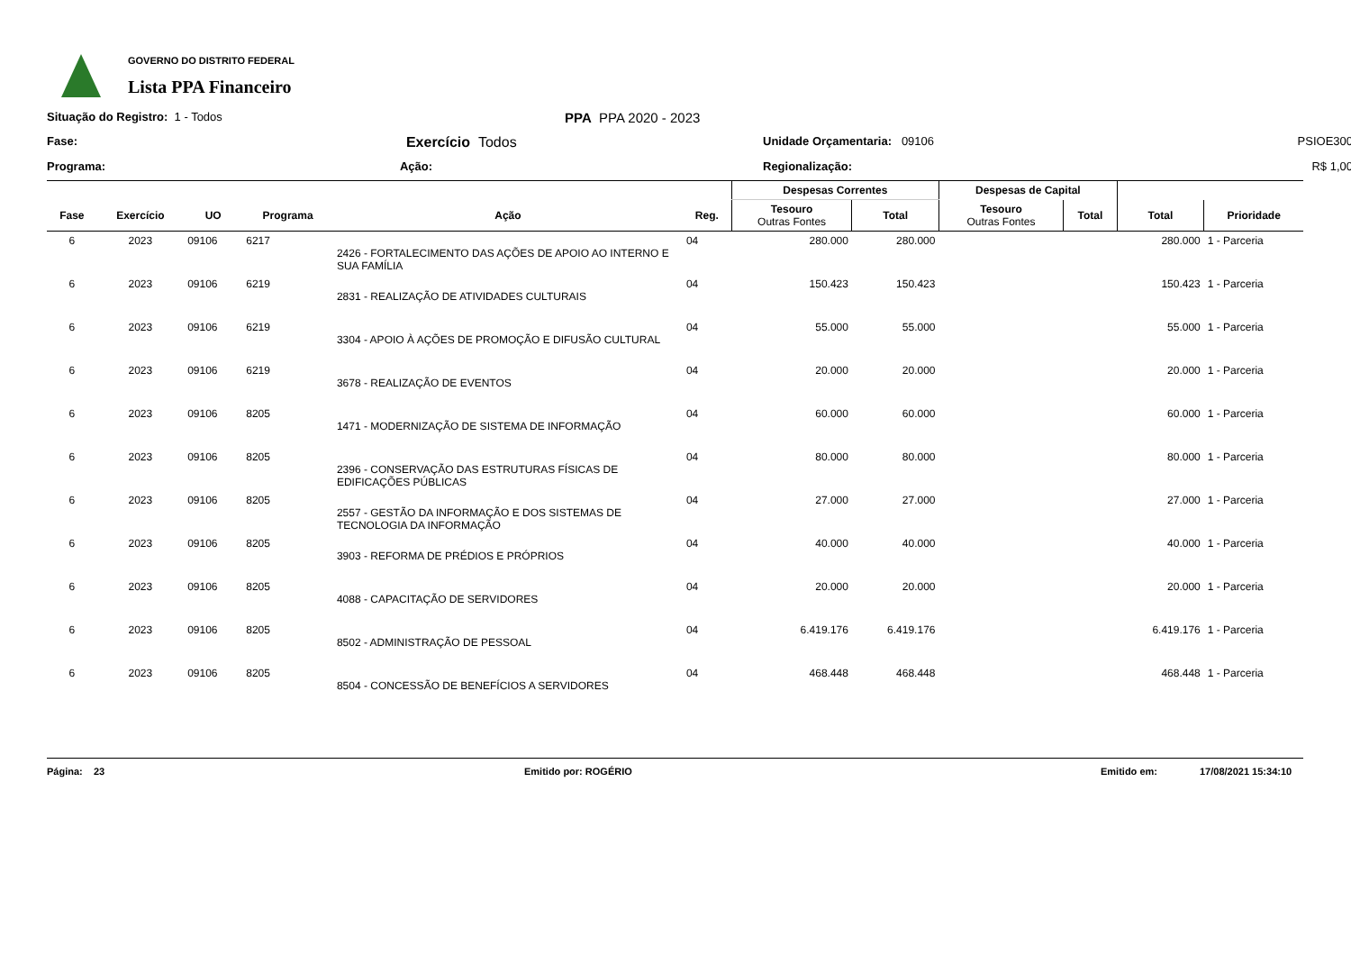GOVERNO DO DISTRITO FEDERAL
Lista PPA Financeiro
Situação do Registro: 1 - Todos
PPA PPA 2020 - 2023
Fase:
Exercício Todos
Unidade Orçamentaria: 09106
PSIOE300
Programa:
Ação:
Regionalização:
R$ 1,00
| | | | | | | Despesas Correntes | | Despesas de Capital | | | |
| --- | --- | --- | --- | --- | --- | --- | --- | --- | --- | --- | --- |
| Fase | Exercício | UO | Programa | Ação | Reg. | Tesouro Outras Fontes | Total | Tesouro Outras Fontes | Total | Total | Prioridade |
| 6 | 2023 | 09106 | 6217 | 2426 - FORTALECIMENTO DAS AÇÕES DE APOIO AO INTERNO E SUA FAMÍLIA | 04 | 280.000 | 280.000 | | | 280.000 | 1 - Parceria |
| 6 | 2023 | 09106 | 6219 | 2831 - REALIZAÇÃO DE ATIVIDADES CULTURAIS | 04 | 150.423 | 150.423 | | | 150.423 | 1 - Parceria |
| 6 | 2023 | 09106 | 6219 | 3304 - APOIO À AÇÕES DE PROMOÇÃO E DIFUSÃO CULTURAL | 04 | 55.000 | 55.000 | | | 55.000 | 1 - Parceria |
| 6 | 2023 | 09106 | 6219 | 3678 - REALIZAÇÃO DE EVENTOS | 04 | 20.000 | 20.000 | | | 20.000 | 1 - Parceria |
| 6 | 2023 | 09106 | 8205 | 1471 - MODERNIZAÇÃO DE SISTEMA DE INFORMAÇÃO | 04 | 60.000 | 60.000 | | | 60.000 | 1 - Parceria |
| 6 | 2023 | 09106 | 8205 | 2396 - CONSERVAÇÃO DAS ESTRUTURAS FÍSICAS DE EDIFICAÇÕES PÚBLICAS | 04 | 80.000 | 80.000 | | | 80.000 | 1 - Parceria |
| 6 | 2023 | 09106 | 8205 | 2557 - GESTÃO DA INFORMAÇÃO E DOS SISTEMAS DE TECNOLOGIA DA INFORMAÇÃO | 04 | 27.000 | 27.000 | | | 27.000 | 1 - Parceria |
| 6 | 2023 | 09106 | 8205 | 3903 - REFORMA DE PRÉDIOS E PRÓPRIOS | 04 | 40.000 | 40.000 | | | 40.000 | 1 - Parceria |
| 6 | 2023 | 09106 | 8205 | 4088 - CAPACITAÇÃO DE SERVIDORES | 04 | 20.000 | 20.000 | | | 20.000 | 1 - Parceria |
| 6 | 2023 | 09106 | 8205 | 8502 - ADMINISTRAÇÃO DE PESSOAL | 04 | 6.419.176 | 6.419.176 | | | 6.419.176 | 1 - Parceria |
| 6 | 2023 | 09106 | 8205 | 8504 - CONCESSÃO DE BENEFÍCIOS A SERVIDORES | 04 | 468.448 | 468.448 | | | 468.448 | 1 - Parceria |
Página: 23 Emitido por: ROGÉRIO Emitido em: 17/08/2021 15:34:10